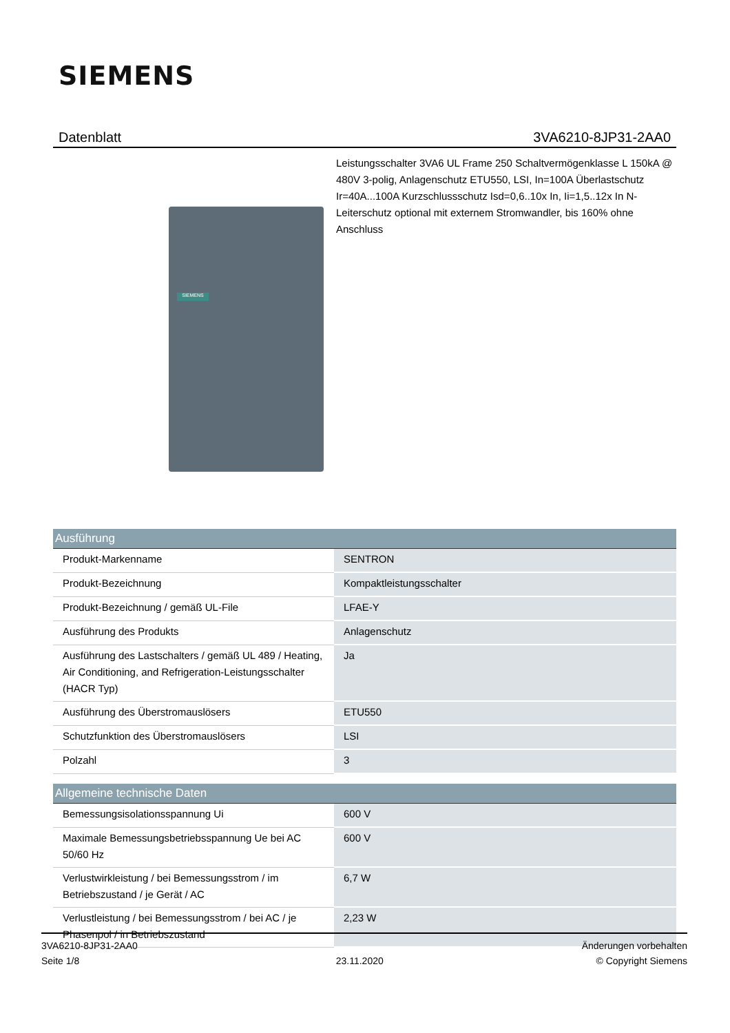SIEMENS
Datenblatt 3VA6210-8JP31-2AA0
Leistungsschalter 3VA6 UL Frame 250 Schaltvermögenklasse L 150kA @ 480V 3-polig, Anlagenschutz ETU550, LSI, In=100A Überlastschutz Ir=40A...100A Kurzschlussschutz Isd=0,6..10x In, Ii=1,5..12x In N-Leiterschutz optional mit externem Stromwandler, bis 160% ohne Anschluss
SIEMENS
| Ausführung | |
| --- | --- |
| Produkt-Markenname | SENTRON |
| Produkt-Bezeichnung | Kompaktleistungsschalter |
| Produkt-Bezeichnung / gemäß UL-File | LFAE-Y |
| Ausführung des Produkts | Anlagenschutz |
| Ausführung des Lastschalters / gemäß UL 489 / Heating, Air Conditioning, and Refrigeration-Leistungsschalter (HACR Typ) | Ja |
| Ausführung des Überstromauslösers | ETU550 |
| Schutzfunktion des Überstromauslösers | LSI |
| Polzahl | 3 |
| Allgemeine technische Daten | |
| Bemessungsisolationsspannung Ui | 600 V |
| Maximale Bemessungsbetriebsspannung Ue bei AC 50/60 Hz | 600 V |
| Verlustwirkleistung / bei Bemessungsstrom / im Betriebszustand / je Gerät / AC | 6,7 W |
| Verlustleistung / bei Bemessungsstrom / bei AC / je Phasenpol / in Betriebszustand | 2,23 W |
3VA6210-8JP31-2AA0
Seite 1/8
23.11.2020
Änderungen vorbehalten
© Copyright Siemens